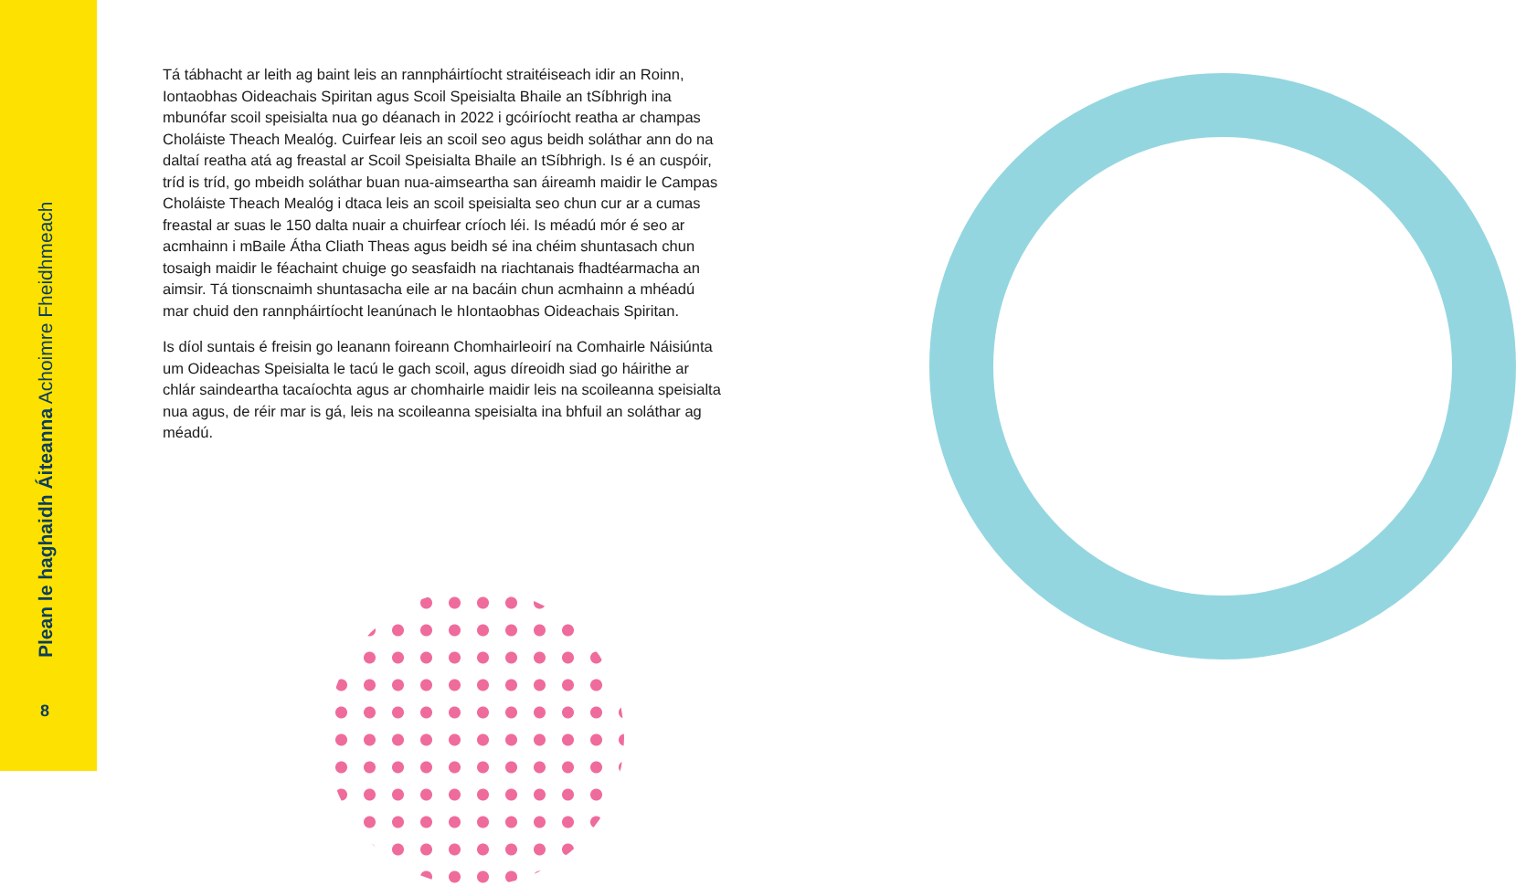Plean le haghaidh Áiteanna Achoimre Fheidhmeach
8
Tá tábhacht ar leith ag baint leis an rannpháirtíocht straitéiseach idir an Roinn, Iontaobhas Oideachais Spiritan agus Scoil Speisialta Bhaile an tSíbhrigh ina mbunófar scoil speisialta nua go déanach in 2022 i gcóiríocht reatha ar champas Choláiste Theach Mealóg. Cuirfear leis an scoil seo agus beidh soláthar ann do na daltaí reatha atá ag freastal ar Scoil Speisialta Bhaile an tSíbhrigh. Is é an cuspóir, tríd is tríd, go mbeidh soláthar buan nua-aimseartha san áireamh maidir le Campas Choláiste Theach Mealóg i dtaca leis an scoil speisialta seo chun cur ar a cumas freastal ar suas le 150 dalta nuair a chuirfear críoch léi. Is méadú mór é seo ar acmhainn i mBaile Átha Cliath Theas agus beidh sé ina chéim shuntasach chun tosaigh maidir le féachaint chuige go seasfaidh na riachtanais fhadtéarmacha an aimsir. Tá tionscnaimh shuntasacha eile ar na bacáin chun acmhainn a mhéadú mar chuid den rannpháirtíocht leanúnach le hIontaobhas Oideachais Spiritan.
Is díol suntais é freisin go leanann foireann Chomhairleoirí na Comhairle Náisiúnta um Oideachas Speisialta le tacú le gach scoil, agus díreoidh siad go háirithe ar chlár saindeartha tacaíochta agus ar chomhairle maidir leis na scoileanna speisialta nua agus, de réir mar is gá, leis na scoileanna speisialta ina bhfuil an soláthar ag méadú.